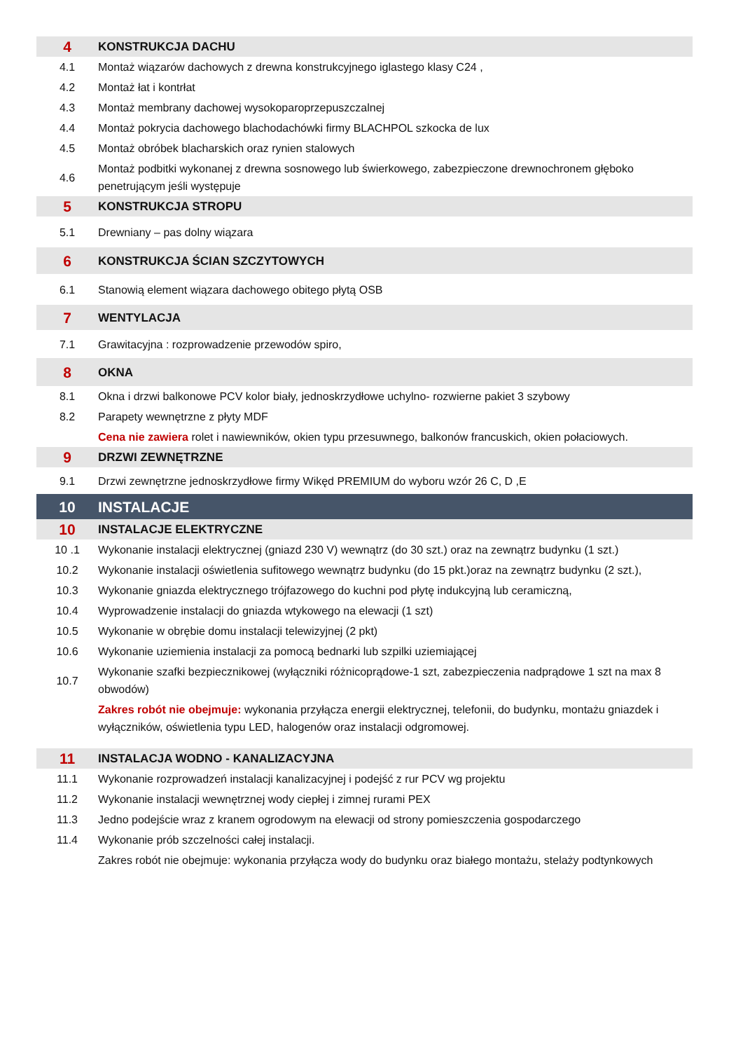| 4 | KONSTRUKCJA DACHU |
| 4.1 | Montaż wiązarów dachowych z drewna konstrukcyjnego iglastego klasy C24 , |
| 4.2 | Montaż łat i kontrłat |
| 4.3 | Montaż membrany dachowej wysokoparoprzepuszczalnej |
| 4.4 | Montaż pokrycia dachowego blachodachówki firmy BLACHPOL szkocka de lux |
| 4.5 | Montaż obróbek blacharskich oraz rynien stalowych |
| 4.6 | Montaż podbitki wykonanej z drewna sosnowego lub świerkowego, zabezpieczone drewnochronem głęboko penetrującym jeśli występuje |
| 5 | KONSTRUKCJA STROPU |
| 5.1 | Drewniany – pas dolny wiązara |
| 6 | KONSTRUKCJA ŚCIAN SZCZYTOWYCH |
| 6.1 | Stanowią element wiązara dachowego obitego płytą OSB |
| 7 | WENTYLACJA |
| 7.1 | Grawitacyjna : rozprowadzenie przewodów spiro, |
| 8 | OKNA |
| 8.1 | Okna i drzwi balkonowe PCV kolor biały, jednoskrzydłowe uchylno- rozwierne pakiet 3 szybowy |
| 8.2 | Parapety wewnętrzne z płyty MDF |
| | Cena nie zawiera rolet i nawiewników, okien typu przesuwnego, balkonów francuskich, okien połaciowych. |
| 9 | DRZWI ZEWNĘTRZNE |
| 9.1 | Drzwi zewnętrzne jednoskrzydłowe firmy Wikęd PREMIUM do wyboru wzór 26 C, D ,E |
| 10 | INSTALACJE |
| 10 | INSTALACJE ELEKTRYCZNE |
| 10 .1 | Wykonanie instalacji elektrycznej (gniazd 230 V) wewnątrz (do 30 szt.) oraz na zewnątrz budynku (1 szt.) |
| 10.2 | Wykonanie instalacji oświetlenia sufitowego wewnątrz budynku (do 15 pkt.)oraz na zewnątrz budynku (2 szt.), |
| 10.3 | Wykonanie gniazda elektrycznego trójfazowego do kuchni pod płytę indukcyjną lub ceramiczną, |
| 10.4 | Wyprowadzenie instalacji do gniazda wtykowego na elewacji (1 szt) |
| 10.5 | Wykonanie w obrębie domu instalacji telewizyjnej (2 pkt) |
| 10.6 | Wykonanie uziemienia instalacji za pomocą bednarki lub szpilki uziemiającej |
| 10.7 | Wykonanie szafki bezpiecznikowej (wyłączniki różnicoprądowe-1 szt, zabezpieczenia nadprądowe 1 szt na max 8 obwodów) |
| | Zakres robót nie obejmuje: wykonania przyłącza energii elektrycznej, telefonii, do budynku, montażu gniazdek i wyłączników, oświetlenia typu LED, halogenów oraz instalacji odgromowej. |
| 11 | INSTALACJA WODNO - KANALIZACYJNA |
| 11.1 | Wykonanie rozprowadzeń instalacji kanalizacyjnej i podejść z rur PCV wg projektu |
| 11.2 | Wykonanie instalacji wewnętrznej wody ciepłej i zimnej rurami PEX |
| 11.3 | Jedno podejście wraz z kranem ogrodowym na elewacji od strony pomieszczenia gospodarczego |
| 11.4 | Wykonanie prób szczelności całej instalacji. |
| | Zakres robót nie obejmuje: wykonania przyłącza wody do budynku oraz białego montażu, stelaży podtynkowych |